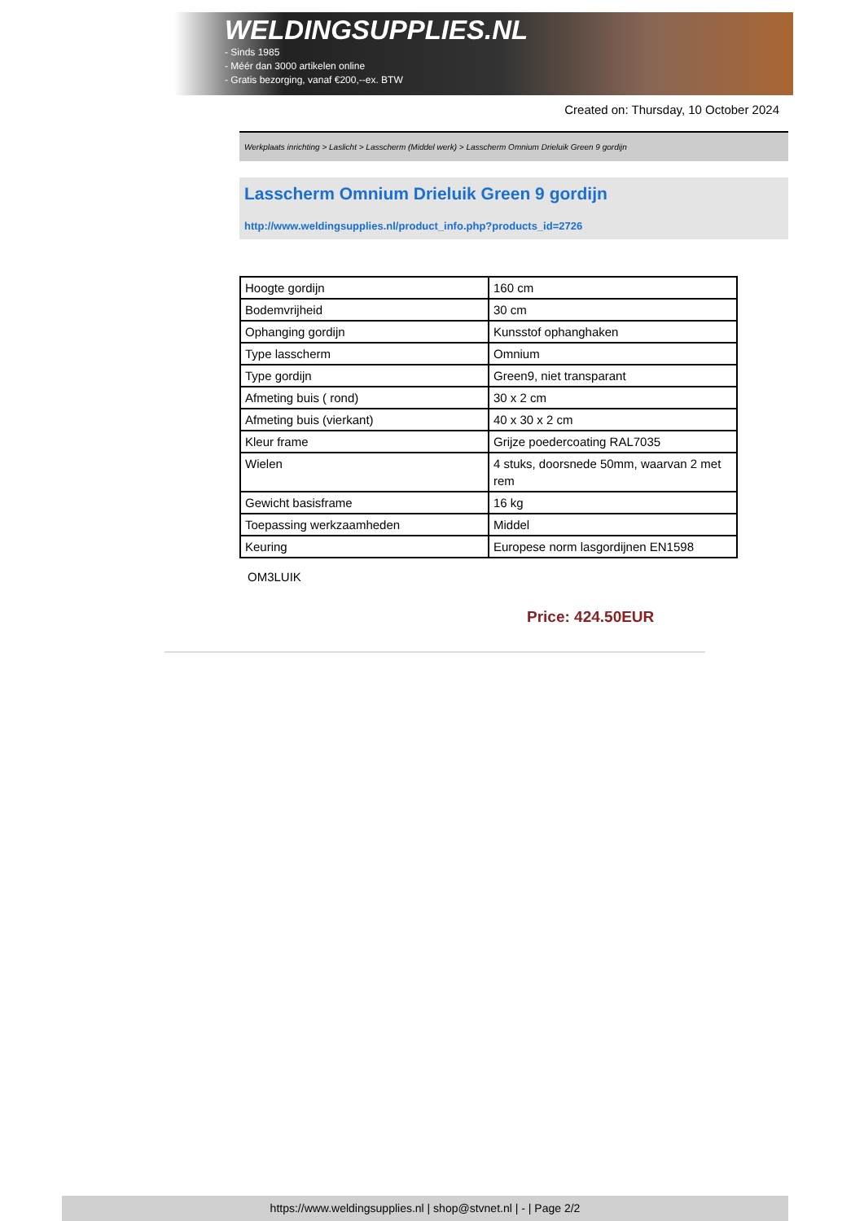WELDINGSUPPLIES.NL
- Sinds 1985
- Méér dan 3000 artikelen online
- Gratis bezorging, vanaf €200,--ex. BTW
Created on: Thursday, 10 October 2024
Werkplaats inrichting > Laslicht > Lasscherm (Middel werk) > Lasscherm Omnium Drieluik Green 9 gordijn
Lasscherm Omnium Drieluik Green 9 gordijn
http://www.weldingsupplies.nl/product_info.php?products_id=2726
| Hoogte gordijn | 160 cm |
| Bodemvrijheid | 30 cm |
| Ophanging gordijn | Kunsstof ophanghaken |
| Type lasscherm | Omnium |
| Type gordijn | Green9, niet transparant |
| Afmeting buis ( rond) | 30 x 2 cm |
| Afmeting buis (vierkant) | 40 x 30 x 2 cm |
| Kleur frame | Grijze poedercoating RAL7035 |
| Wielen | 4 stuks, doorsnede 50mm, waarvan 2 met rem |
| Gewicht basisframe | 16 kg |
| Toepassing werkzaamheden | Middel |
| Keuring | Europese norm lasgordijnen EN1598 |
OM3LUIK
Price: 424.50EUR
https://www.weldingsupplies.nl | shop@stvnet.nl | - | Page 2/2